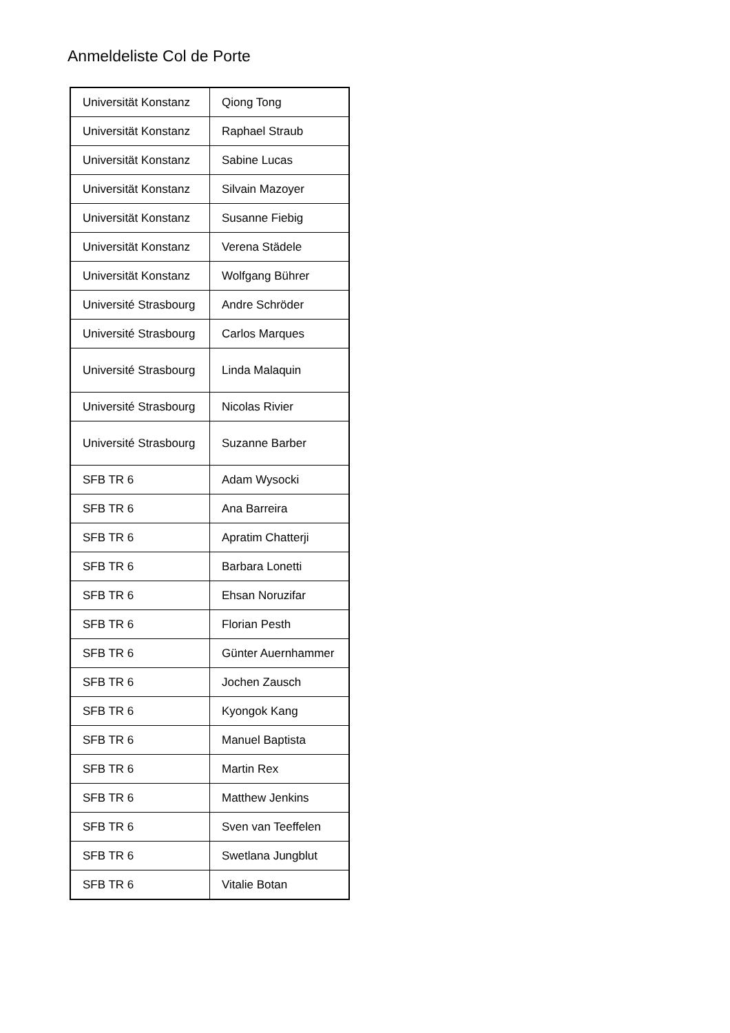Anmeldeliste Col de Porte
| Universität Konstanz | Qiong Tong |
| Universität Konstanz | Raphael Straub |
| Universität Konstanz | Sabine Lucas |
| Universität Konstanz | Silvain Mazoyer |
| Universität Konstanz | Susanne Fiebig |
| Universität Konstanz | Verena Städele |
| Universität Konstanz | Wolfgang Bührer |
| Université Strasbourg | Andre Schröder |
| Université Strasbourg | Carlos Marques |
| Université Strasbourg | Linda Malaquin |
| Université Strasbourg | Nicolas Rivier |
| Université Strasbourg | Suzanne Barber |
| SFB TR 6 | Adam Wysocki |
| SFB TR 6 | Ana Barreira |
| SFB TR 6 | Apratim Chatterji |
| SFB TR 6 | Barbara Lonetti |
| SFB TR 6 | Ehsan Noruzifar |
| SFB TR 6 | Florian Pesth |
| SFB TR 6 | Günter Auernhammer |
| SFB TR 6 | Jochen Zausch |
| SFB TR 6 | Kyongok Kang |
| SFB TR 6 | Manuel Baptista |
| SFB TR 6 | Martin Rex |
| SFB TR 6 | Matthew Jenkins |
| SFB TR 6 | Sven van Teeffelen |
| SFB TR 6 | Swetlana Jungblut |
| SFB TR 6 | Vitalie Botan |